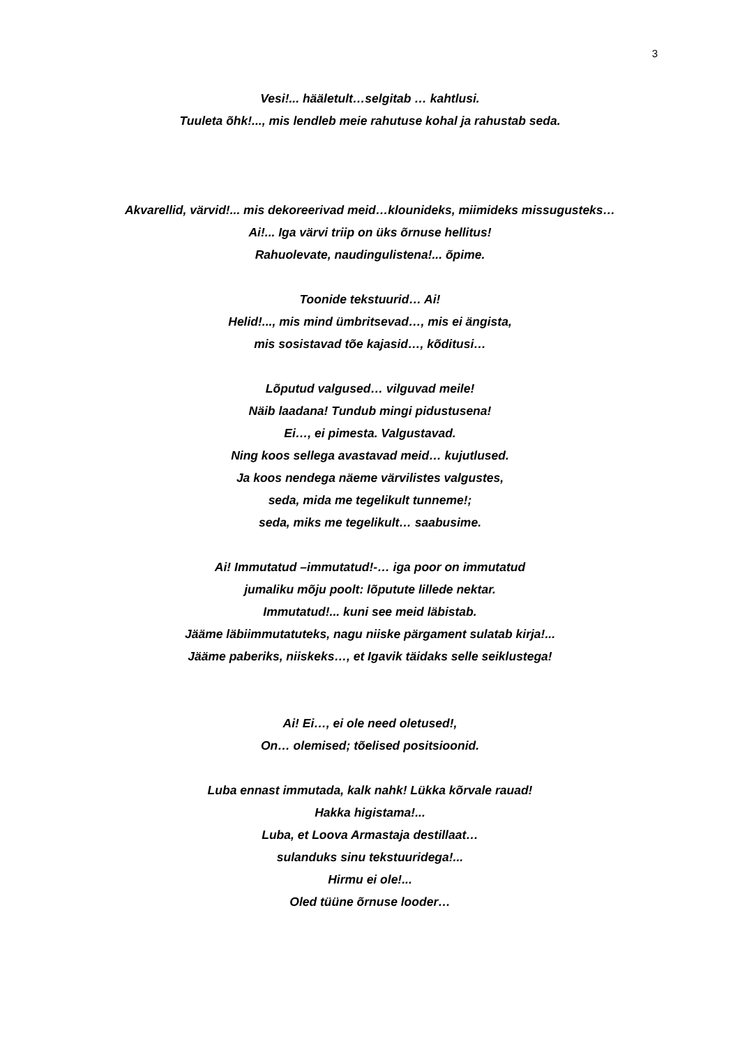3
Vesi!... hääletult…selgitab … kahtlusi.
Tuuleta õhk!..., mis lendleb meie rahutuse kohal ja rahustab seda.
Akvarellid, värvid!... mis dekoreerivad meid…klounideks, miimideks missugusteks…
Ai!... Iga värvi triip on üks õrnuse hellitus!
Rahuolevate, naudingulistena!... õpime.
Toonide tekstuurid… Ai!
Helid!..., mis mind ümbritsevad…, mis ei ängista,
mis sosistavad tõe kajasid…, kõditusi…
Lõputud valgused… vilguvad meile!
Näib laadana! Tundub mingi pidustusena!
Ei…, ei pimesta. Valgustavad.
Ning koos sellega avastavad meid… kujutlused.
Ja koos nendega näeme värvilistes valgustes,
seda, mida me tegelikult tunneme!;
seda, miks me tegelikult… saabusime.
Ai! Immutatud –immutatud!-… iga poor on immutatud
jumaliku mõju poolt: lõputute lillede nektar.
Immutatud!... kuni see meid läbistab.
Jääme läbiimmutatuteks, nagu niiske pärgament sulatab kirja!...
Jääme paberiks, niiskeks…, et Igavik täidaks selle seiklustega!
Ai! Ei…, ei ole need oletused!,
On… olemised; tõelised positsioonid.
Luba ennast immutada, kalk nahk! Lükka kõrvale rauad!
Hakka higistama!...
Luba, et Loova Armastaja destillaat…
sulanduks sinu tekstuuridega!...
Hirmu ei ole!...
Oled tüüne õrnuse looder…